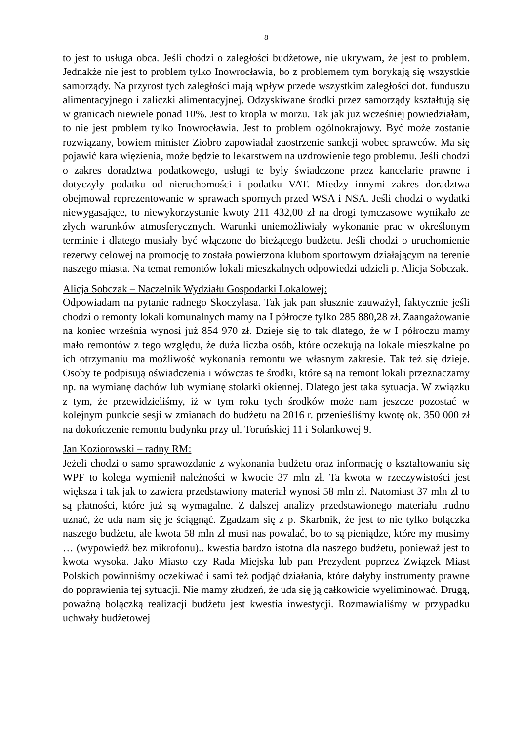8
to jest to usługa obca. Jeśli chodzi o zaległości budżetowe, nie ukrywam, że jest to problem. Jednakże nie jest to problem tylko Inowrocławia, bo z problemem tym borykają się wszystkie samorządy. Na przyrost tych zaległości mają wpływ przede wszystkim zaległości dot. funduszu alimentacyjnego i zaliczki alimentacyjnej. Odzyskiwane środki przez samorządy kształtują się w granicach niewiele ponad 10%. Jest to kropla w morzu. Tak jak już wcześniej powiedziałam, to nie jest problem tylko Inowrocławia. Jest to problem ogólnokrajowy. Być może zostanie rozwiązany, bowiem minister Ziobro zapowiadał zaostrzenie sankcji wobec sprawców. Ma się pojawić kara więzienia, może będzie to lekarstwem na uzdrowienie tego problemu. Jeśli chodzi o zakres doradztwa podatkowego, usługi te były świadczone przez kancelarie prawne i dotyczyły podatku od nieruchomości i podatku VAT. Miedzy innymi zakres doradztwa obejmował reprezentowanie w sprawach spornych przed WSA i NSA. Jeśli chodzi o wydatki niewygasające, to niewykorzystanie kwoty 211 432,00 zł na drogi tymczasowe wynikało ze złych warunków atmosferycznych. Warunki uniemożliwiały wykonanie prac w określonym terminie i dlatego musiały być włączone do bieżącego budżetu. Jeśli chodzi o uruchomienie rezerwy celowej na promocję to została powierzona klubom sportowym działającym na terenie naszego miasta. Na temat remontów lokali mieszkalnych odpowiedzi udzieli p. Alicja Sobczak.
Alicja Sobczak – Naczelnik Wydziału Gospodarki Lokalowej:
Odpowiadam na pytanie radnego Skoczylasa. Tak jak pan słusznie zauważył, faktycznie jeśli chodzi o remonty lokali komunalnych mamy na I półrocze tylko 285 880,28 zł. Zaangażowanie na koniec września wynosi już 854 970 zł. Dzieje się to tak dlatego, że w I półroczu mamy mało remontów z tego względu, że duża liczba osób, które oczekują na lokale mieszkalne po ich otrzymaniu ma możliwość wykonania remontu we własnym zakresie. Tak też się dzieje. Osoby te podpisują oświadczenia i wówczas te środki, które są na remont lokali przeznaczamy np. na wymianę dachów lub wymianę stolarki okiennej. Dlatego jest taka sytuacja. W związku z tym, że przewidzieliśmy, iż w tym roku tych środków może nam jeszcze pozostać w kolejnym punkcie sesji w zmianach do budżetu na 2016 r. przenieśliśmy kwotę ok. 350 000 zł na dokończenie remontu budynku przy ul. Toruńskiej 11 i Solankowej 9.
Jan Koziorowski – radny RM:
Jeżeli chodzi o samo sprawozdanie z wykonania budżetu oraz informację o kształtowaniu się WPF to kolega wymienił należności w kwocie 37 mln zł. Ta kwota w rzeczywistości jest większa i tak jak to zawiera przedstawiony materiał wynosi 58 mln zł. Natomiast 37 mln zł to są płatności, które już są wymagalne. Z dalszej analizy przedstawionego materiału trudno uznać, że uda nam się je ściągnąć. Zgadzam się z p. Skarbnik, że jest to nie tylko bolączka naszego budżetu, ale kwota 58 mln zł musi nas powalać, bo to są pieniądze, które my musimy … (wypowiedź bez mikrofonu).. kwestia bardzo istotna dla naszego budżetu, ponieważ jest to kwota wysoka. Jako Miasto czy Rada Miejska lub pan Prezydent poprzez Związek Miast Polskich powinniśmy oczekiwać i sami też podjąć działania, które dałyby instrumenty prawne do poprawienia tej sytuacji. Nie mamy złudzeń, że uda się ją całkowicie wyeliminować. Drugą, poważną bolączką realizacji budżetu jest kwestia inwestycji. Rozmawialiśmy w przypadku uchwały budżetowej